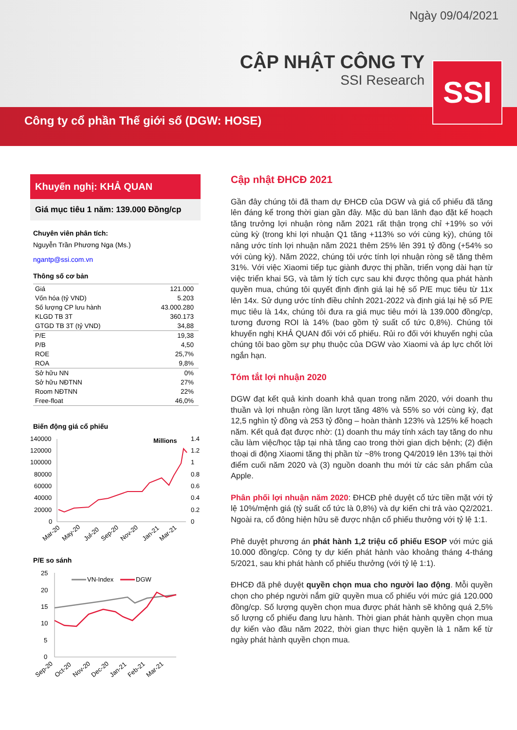Ngày 09/04/2021
CẬP NHẬT CÔNG TY
SSI Research
Công ty cổ phần Thế giới số (DGW: HOSE)
SSI
Khuyến nghị: KHẢ QUAN
Giá mục tiêu 1 năm: 139.000 Đồng/cp
Chuyên viên phân tích:
Nguyễn Trần Phương Nga (Ms.)
ngantp@ssi.com.vn
Thông số cơ bản
| Giá | 121.000 |
| Vốn hóa (tỷ VND) | 5.203 |
| Số lượng CP lưu hành | 43.000.280 |
| KLGD TB 3T | 360.173 |
| GTGD TB 3T (tỷ VND) | 34,88 |
| P/E | 19,38 |
| P/B | 4,50 |
| ROE | 25,7% |
| ROA | 9,8% |
| Sở hữu NN | 0% |
| Sở hữu NĐTNN | 27% |
| Room NĐTNN | 22% |
| Free-float | 46,0% |
Biến động giá cổ phiếu
140000
120000
100000
80000
60000
40000
20000
0
Millions
1.4
1.2
1
0.8
0.6
0.4
0.2
0
Mar-20
May-20
Jul-20
Sep-20
Nov-20
Jan-21
Mar-21
P/E so sánh
25
20
15
10
5
0
VN-Index
DGW
Sep-20
Oct-20
Nov-20
Dec-20
Jan-21
Feb-21
Mar-21
Cập nhật ĐHCĐ 2021
Gần đây chúng tôi đã tham dự ĐHCĐ của DGW và giá cổ phiếu đã tăng lên đáng kể trong thời gian gần đây. Mặc dù ban lãnh đạo đặt kế hoạch tăng trưởng lợi nhuận ròng năm 2021 rất thận trọng chỉ +19% so với cùng kỳ (trong khi lợi nhuận Q1 tăng +113% so với cùng kỳ), chúng tôi nâng ước tính lợi nhuận năm 2021 thêm 25% lên 391 tỷ đồng (+54% so với cùng kỳ). Năm 2022, chúng tôi ước tính lợi nhuận ròng sẽ tăng thêm 31%. Với việc Xiaomi tiếp tục giành được thị phần, triển vọng dài hạn từ việc triển khai 5G, và tâm lý tích cực sau khi được thông qua phát hành quyền mua, chúng tôi quyết định định giá lại hệ số P/E mục tiêu từ 11x lên 14x. Sử dụng ước tính điều chỉnh 2021-2022 và định giá lại hệ số P/E mục tiêu là 14x, chúng tôi đưa ra giá mục tiêu mới là 139.000 đồng/cp, tương đương ROI là 14% (bao gồm tỷ suất cổ tức 0,8%). Chúng tôi khuyến nghị KHẢ QUAN đối với cổ phiếu. Rủi ro đối với khuyến nghị của chúng tôi bao gồm sự phụ thuộc của DGW vào Xiaomi và áp lực chốt lời ngắn hạn.
Tóm tắt lợi nhuận 2020
DGW đạt kết quả kinh doanh khả quan trong năm 2020, với doanh thu thuần và lợi nhuận ròng lần lượt tăng 48% và 55% so với cùng kỳ, đạt 12,5 nghìn tỷ đồng và 253 tỷ đồng – hoàn thành 123% và 125% kế hoạch năm. Kết quả đạt được nhờ: (1) doanh thu máy tính xách tay tăng do nhu cầu làm việc/học tập tại nhà tăng cao trong thời gian dịch bệnh; (2) điện thoại di động Xiaomi tăng thị phần từ ~8% trong Q4/2019 lên 13% tại thời điểm cuối năm 2020 và (3) nguồn doanh thu mới từ các sản phẩm của Apple.
Phân phối lợi nhuận năm 2020: ĐHCĐ phê duyệt cổ tức tiền mặt với tỷ lệ 10%/mệnh giá (tỷ suất cổ tức là 0,8%) và dự kiến chi trả vào Q2/2021. Ngoài ra, cổ đông hiện hữu sẽ được nhận cổ phiếu thưởng với tỷ lệ 1:1.
Phê duyệt phương án phát hành 1,2 triệu cổ phiếu ESOP với mức giá 10.000 đồng/cp. Công ty dự kiến phát hành vào khoảng tháng 4-tháng 5/2021, sau khi phát hành cổ phiếu thưởng (với tỷ lệ 1:1).
ĐHCĐ đã phê duyệt quyền chọn mua cho người lao động. Mỗi quyền chọn cho phép người nắm giữ quyền mua cổ phiếu với mức giá 120.000 đồng/cp. Số lượng quyền chọn mua được phát hành sẽ không quá 2,5% số lượng cổ phiếu đang lưu hành. Thời gian phát hành quyền chọn mua dự kiến vào đầu năm 2022, thời gian thực hiện quyền là 1 năm kể từ ngày phát hành quyền chọn mua.